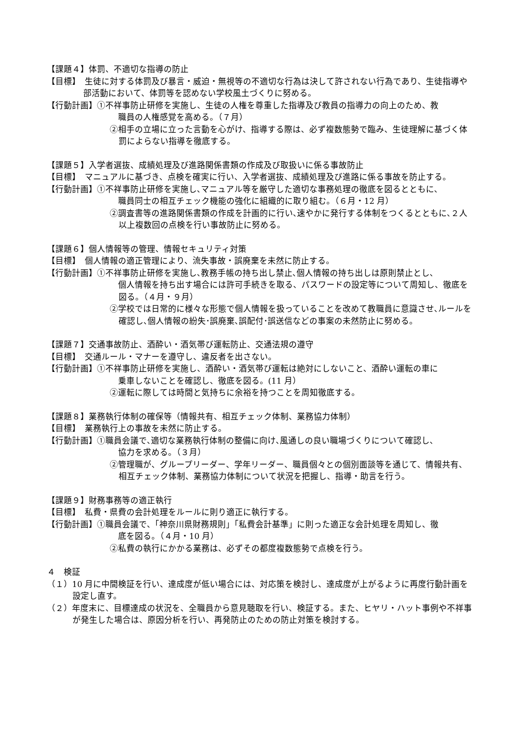【課題４】体罰、不適切な指導の防止
【目標】　生徒に対する体罰及び暴言・威迫・無視等の不適切な行為は決して許されない行為であり、生徒指導や部活動において、体罰等を認めない学校風土づくりに努める。
【行動計画】①不祥事防止研修を実施し、生徒の人権を尊重した指導及び教員の指導力の向上のため、教
　職員の人権感覚を高める。（７月）
②相手の立場に立った言動を心がけ、指導する際は、必ず複数態勢で臨み、生徒理解に基づく体罰によらない指導を徹底する。
【課題５】入学者選抜、成績処理及び進路関係書類の作成及び取扱いに係る事故防止
【目標】　マニュアルに基づき、点検を確実に行い、入学者選抜、成績処理及び進路に係る事故を防止する。
【行動計画】①不祥事防止研修を実施し､マニュアル等を厳守した適切な事務処理の徹底を図るとともに､
　職員同士の相互チェック機能の強化に組織的に取り組む。（６月・12 月）
②調査書等の進路関係書類の作成を計画的に行い､速やかに発行する体制をつくるとともに､２人以上複数回の点検を行い事故防止に努める。
【課題６】個人情報等の管理、情報セキュリティ対策
【目標】　個人情報の適正管理により、流失事故・誤廃棄を未然に防止する。
【行動計画】①不祥事防止研修を実施し､教務手帳の持ち出し禁止､個人情報の持ち出しは原則禁止とし､
　個人情報を持ち出す場合には許可手続きを取る、パスワードの設定等について周知し、徹底を図る。（４月・９月）
②学校では日常的に様々な形態で個人情報を扱っていることを改めて教職員に意識させ､ルールを確認し､個人情報の紛失･誤廃棄､誤配付･誤送信などの事案の未然防止に努める。
【課題７】交通事故防止、酒酔い・酒気帯び運転防止、交通法規の遵守
【目標】　交通ルール・マナーを遵守し、違反者を出さない。
【行動計画】①不祥事防止研修を実施し、酒酔い・酒気帯び運転は絶対にしないこと、酒酔い運転の車に
　乗車しないことを確認し、徹底を図る。(11 月）
②運転に際しては時間と気持ちに余裕を持つことを周知徹底する。
【課題８】業務執行体制の確保等（情報共有、相互チェック体制、業務協力体制）
【目標】　業務執行上の事故を未然に防止する。
【行動計画】①職員会議で､適切な業務執行体制の整備に向け､風通しの良い職場づくりについて確認し､
　協力を求める。（３月）
②管理職が、グループリーダー、学年リーダー、職員個々との個別面談等を通じて、情報共有、相互チェック体制、業務協力体制について状況を把握し、指導・助言を行う。
【課題９】財務事務等の適正執行
【目標】　私費・県費の会計処理をルールに則り適正に執行する。
【行動計画】①職員会議で､「神奈川県財務規則」「私費会計基準」に則った適正な会計処理を周知し、徹
　底を図る。（４月・10 月）
②私費の執行にかかる業務は、必ずその都度複数態勢で点検を行う。
４　検証
（１）10 月に中間検証を行い、達成度が低い場合には、対応策を検討し、達成度が上がるように再度行動計画を設定し直す。
（２）年度末に、目標達成の状況を、全職員から意見聴取を行い、検証する。また、ヒヤリ・ハット事例や不祥事が発生した場合は、原因分析を行い、再発防止のための防止対策を検討する。